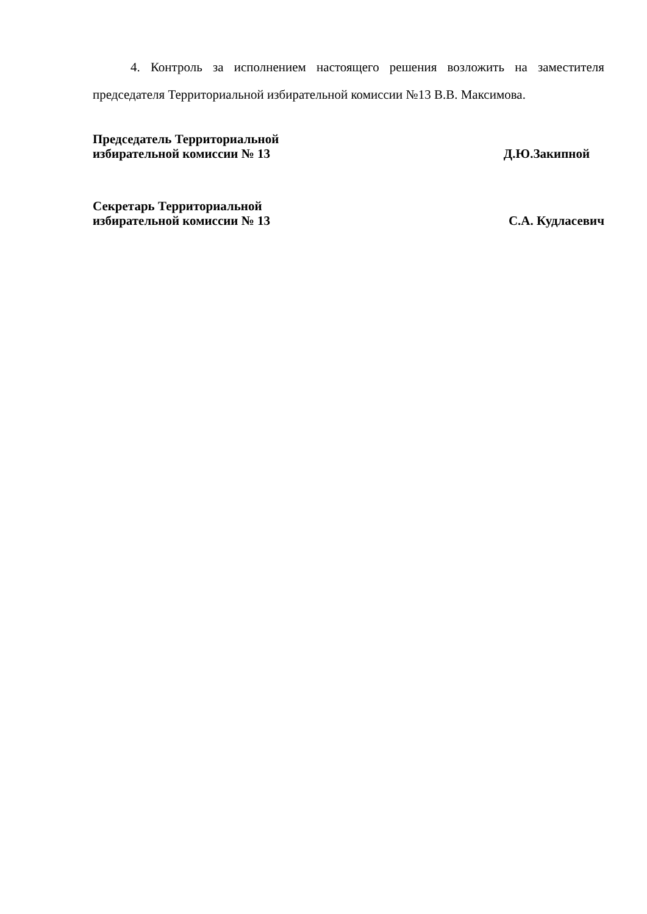4. Контроль за исполнением настоящего решения возложить на заместителя председателя Территориальной избирательной комиссии №13 В.В. Максимова.
Председатель Территориальной
избирательной комиссии № 13
Д.Ю.Закипной
Секретарь Территориальной
избирательной комиссии № 13
С.А. Кудласевич